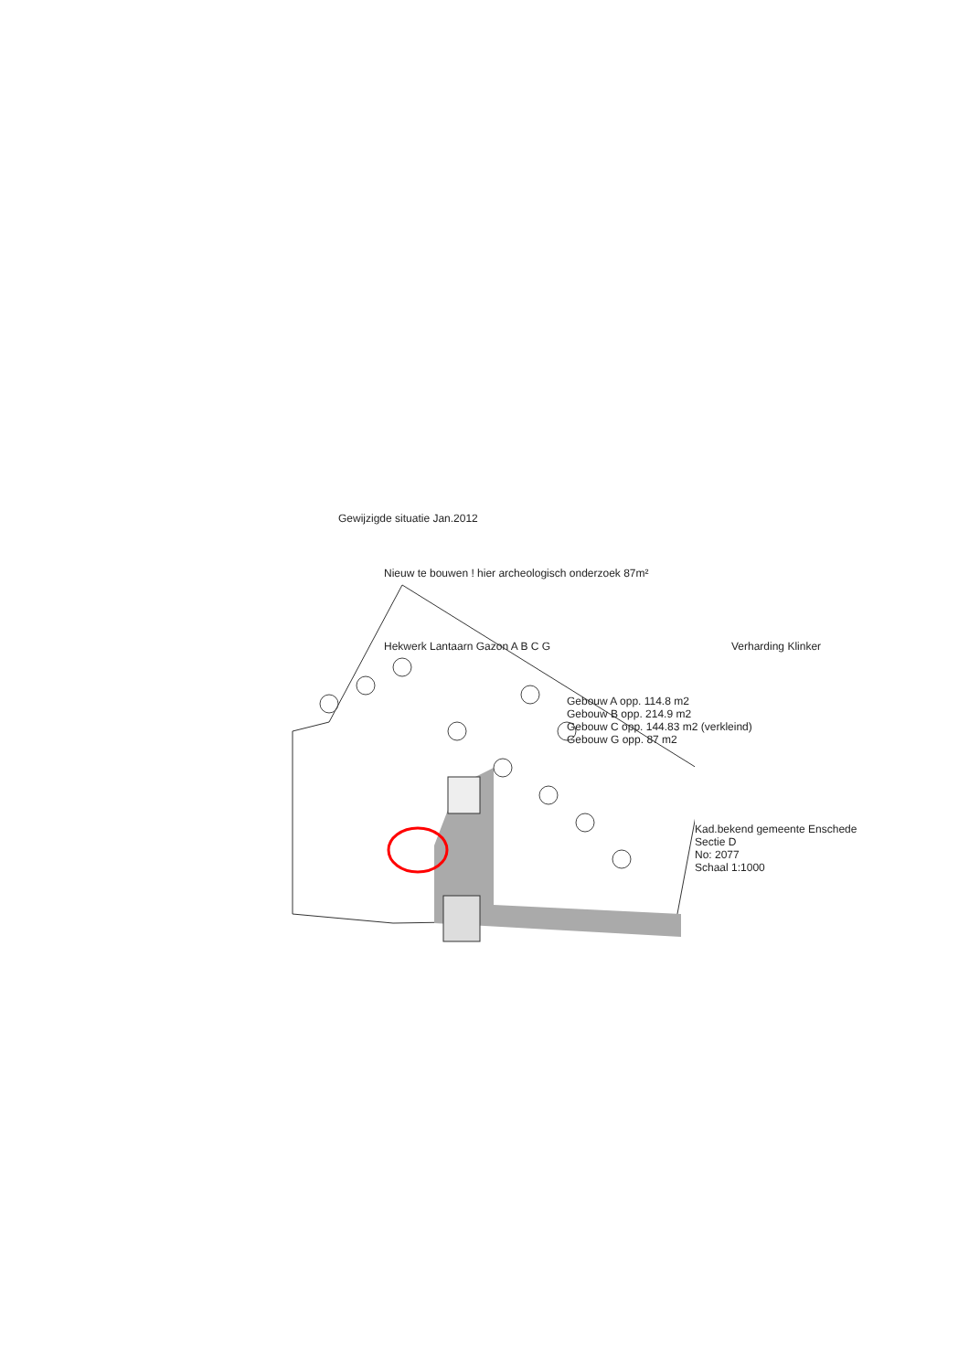Gewijzigde situatie Jan.2012
Nieuw te bouwen ! hier archeologisch onderzoek 87m²
Hekwerk Lantaarn Gazon A B C G
Gebouw A opp. 114.8 m2
Gebouw B opp. 214.9 m2
Gebouw C opp. 144.83 m2 (verkleind)
Gebouw G opp. 87 m2
Kad.bekend gemeente Enschede
Sectie D
No: 2077
Schaal 1:1000
Verharding Klinker